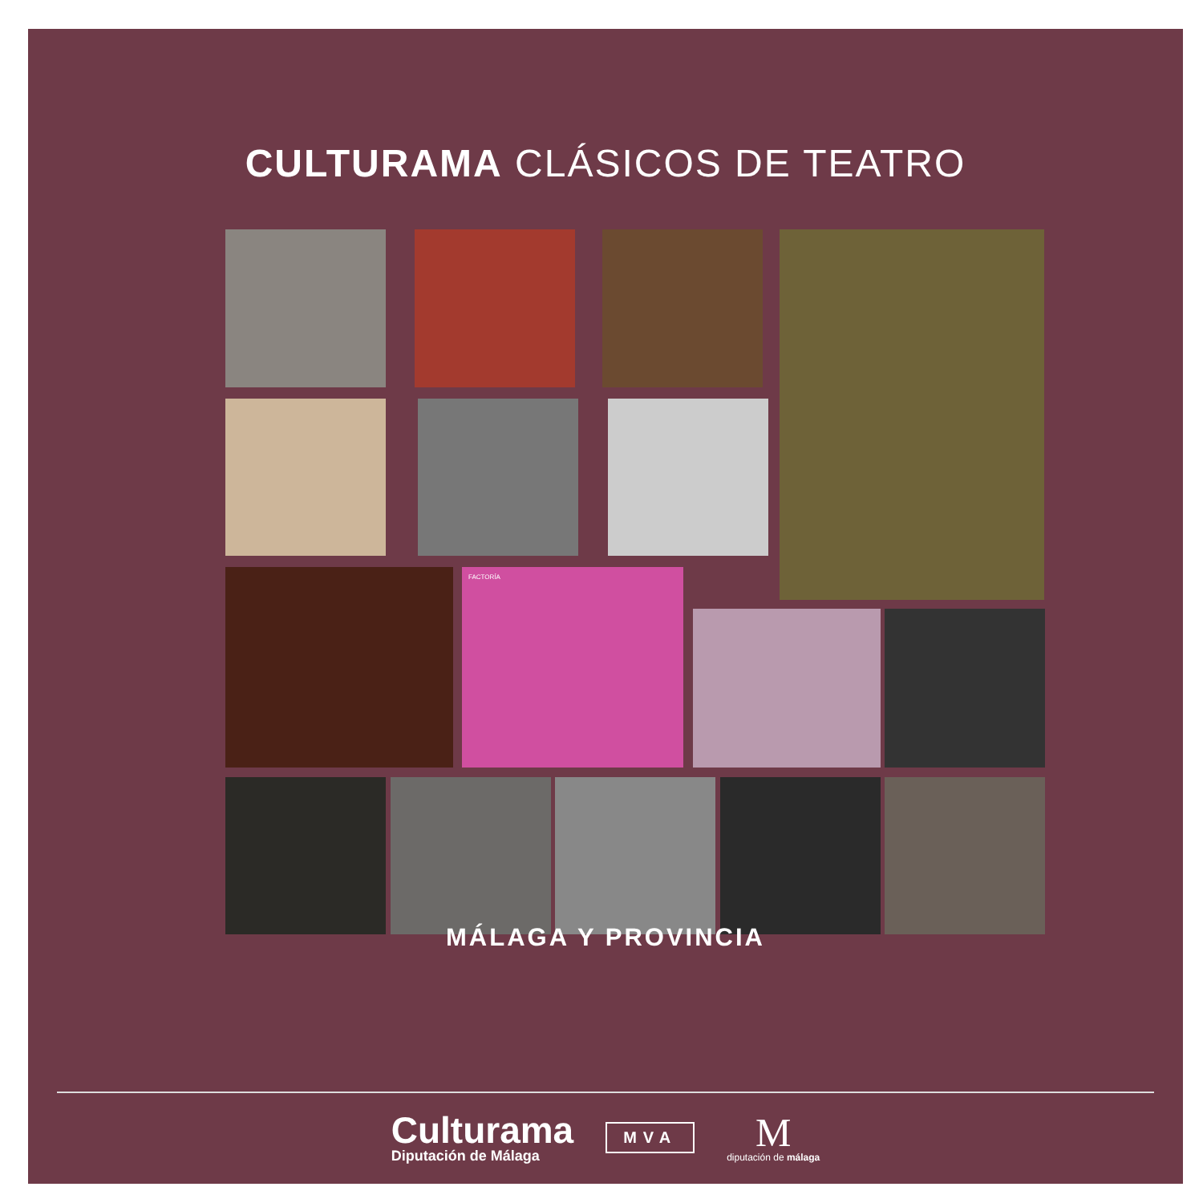CULTURAMA CLÁSICOS DE TEATRO
FACTORÍA
MÁLAGA Y PROVINCIA
Culturama
Diputación de Málaga
MVA
M
diputación de málaga